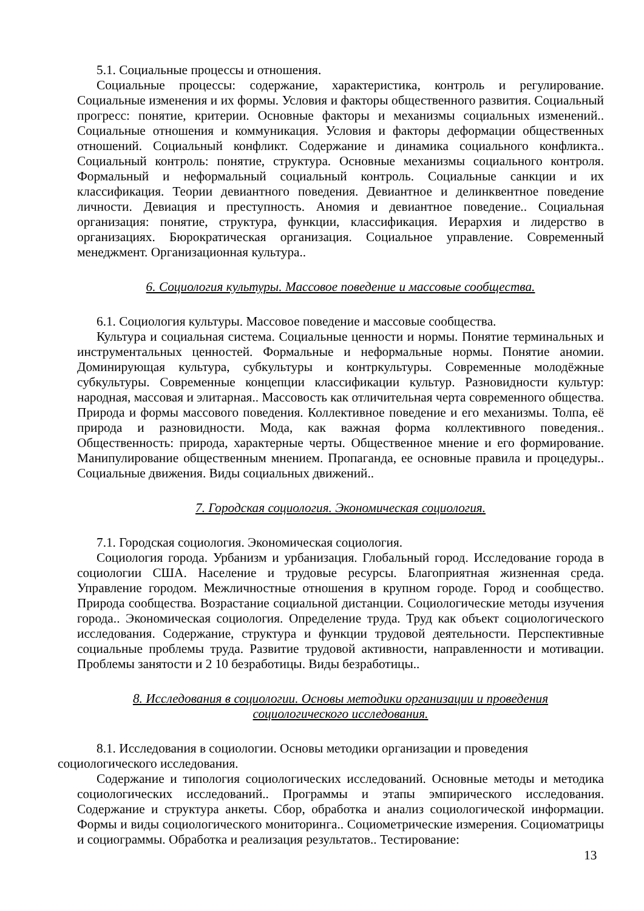5.1. Социальные процессы и отношения.
Социальные процессы: содержание, характеристика, контроль и регулирование. Социальные изменения и их формы. Условия и факторы общественного развития. Социальный прогресс: понятие, критерии. Основные факторы и механизмы социальных изменений.. Социальные отношения и коммуникация. Условия и факторы деформации общественных отношений. Социальный конфликт. Содержание и динамика социального конфликта.. Социальный контроль: понятие, структура. Основные механизмы социального контроля. Формальный и неформальный социальный контроль. Социальные санкции и их классификация. Теории девиантного поведения. Девиантное и делинквентное поведение личности. Девиация и преступность. Аномия и девиантное поведение.. Социальная организация: понятие, структура, функции, классификация. Иерархия и лидерство в организациях. Бюрократическая организация. Социальное управление. Современный менеджмент. Организационная культура..
6. Социология культуры. Массовое поведение и массовые сообщества.
6.1. Социология культуры. Массовое поведение и массовые сообщества.
Культура и социальная система. Социальные ценности и нормы. Понятие терминальных и инструментальных ценностей. Формальные и неформальные нормы. Понятие аномии. Доминирующая культура, субкультуры и контркультуры. Современные молодёжные субкультуры. Современные концепции классификации культур. Разновидности культур: народная, массовая и элитарная.. Массовость как отличительная черта современного общества. Природа и формы массового поведения. Коллективное поведение и его механизмы. Толпа, её природа и разновидности. Мода, как важная форма коллективного поведения.. Общественность: природа, характерные черты. Общественное мнение и его формирование. Манипулирование общественным мнением. Пропаганда, ее основные правила и процедуры.. Социальные движения. Виды социальных движений..
7. Городская социология. Экономическая социология.
7.1. Городская социология. Экономическая социология.
Социология города. Урбанизм и урбанизация. Глобальный город. Исследование города в социологии США. Население и трудовые ресурсы. Благоприятная жизненная среда. Управление городом. Межличностные отношения в крупном городе. Город и сообщество. Природа сообщества. Возрастание социальной дистанции. Социологические методы изучения города.. Экономическая социология. Определение труда. Труд как объект социологического исследования. Содержание, структура и функции трудовой деятельности. Перспективные социальные проблемы труда. Развитие трудовой активности, направленности и мотивации. Проблемы занятости и 2 10 безработицы. Виды безработицы..
8. Исследования в социологии. Основы методики организации и проведения
социологического исследования.
8.1. Исследования в социологии. Основы методики организации и проведения
социологического исследования.
Содержание и типология социологических исследований. Основные методы и методика социологических исследований.. Программы и этапы эмпирического исследования. Содержание и структура анкеты. Сбор, обработка и анализ социологической информации. Формы и виды социологического мониторинга.. Социометрические измерения. Социоматрицы и социограммы. Обработка и реализация результатов.. Тестирование:
13